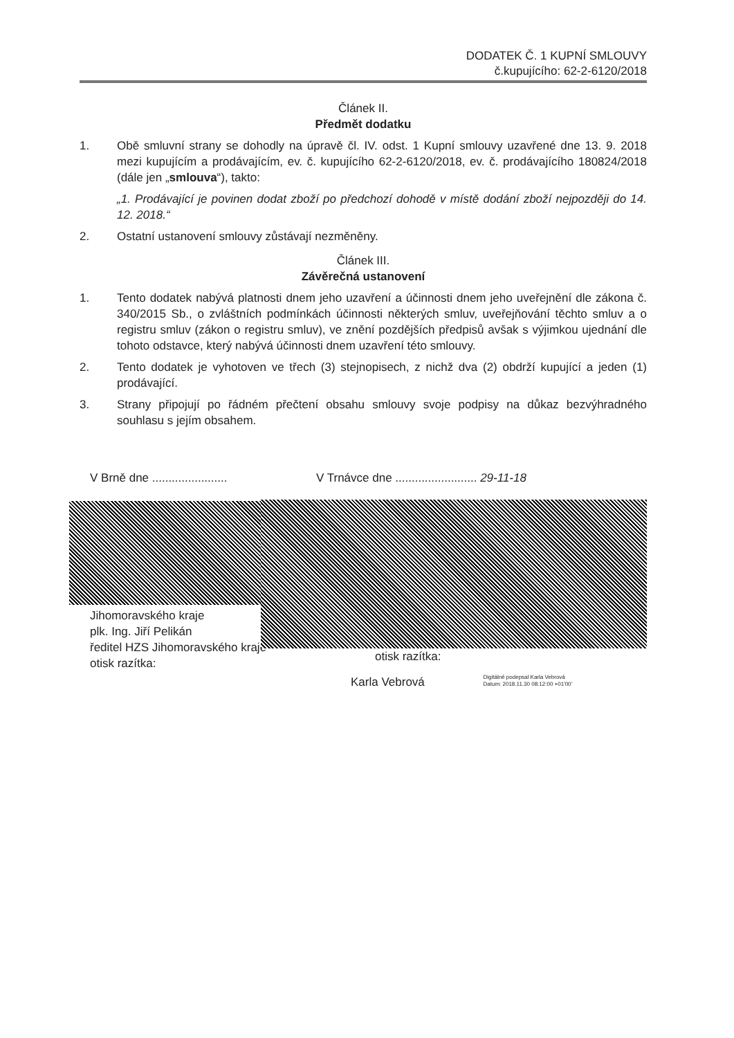DODATEK Č. 1 KUPNÍ SMLOUVY
č.kupujícího: 62-2-6120/2018
Článek II.
Předmět dodatku
1. Obě smluvní strany se dohodly na úpravě čl. IV. odst. 1 Kupní smlouvy uzavřené dne 13. 9. 2018 mezi kupujícím a prodávajícím, ev. č. kupujícího 62-2-6120/2018, ev. č. prodávajícího 180824/2018 (dále jen „smlouva“), takto:
„1. Prodávající je povinen dodat zboží po předchozí dohodě v místě dodání zboží nejpozději do 14. 12. 2018.“
2. Ostatní ustanovení smlouvy zůstávají nezměněny.
Článek III.
Závěrečná ustanovení
1. Tento dodatek nabývá platnosti dnem jeho uzavření a účinnosti dnem jeho uveřejnění dle zákona č. 340/2015 Sb., o zvláštních podmínkách účinnosti některých smluv, uveřejňování těchto smluv a o registru smluv (zákon o registru smluv), ve znění pozdějších předpisů avšak s výjimkou ujednání dle tohoto odstavce, který nabývá účinnosti dnem uzavření této smlouvy.
2. Tento dodatek je vyhotoven ve třech (3) stejnopisech, z nichž dva (2) obdrží kupující a jeden (1) prodávající.
3. Strany připojují po řádném přečtení obsahu smlouvy svoje podpisy na důkaz bezvýhradného souhlasu s jejím obsahem.
V Brně dne .......................
Jihomoravského kraje
plk. Ing. Jiří Pelikán
ředitel HZS Jihomoravského kraje
otisk razítka:
V Trnávce dne ......................... 29-11-18
otisk razítka:
Karla Vebrová Digitálně podepsal Karla Vebrová
Datum: 2018.11.30 08:12:00 +01'00'